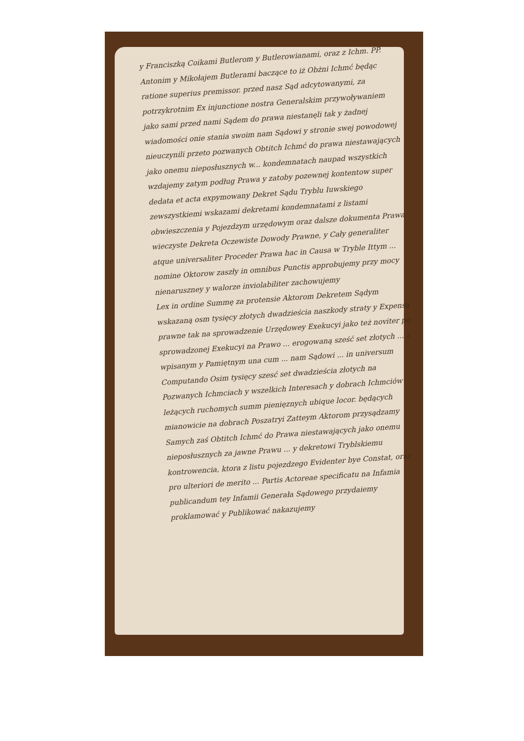y Franciszką Coikami Butlerom y Butlerowianami, oraz z Ichm. PP. Antonim y Mikołajem Butlerami baczące to iż Obżni Ichmć będąc ratione superius premissor. przed nasz Sąd adcytowanymi, za potrzykrotnim Ex injunctione nostra Generalskim przywoływaniem jako sami przed nami Sądem do prawa niestanęli tak y żadnej wiadomości onie stania swoim nam Sądowi y stronie swej powodowej nieuczynili przeto pozwanych Obtitch Ichmć do prawa niestawających jako onemu nieposłusznych w... kondemnatach naupad wszystkich wzdajemy zatym podług Prawa y zatoby pozewnej kontentow super dedata et acta expymowany Dekret Sądu Tryblu Iuwskiego zewszystkiemi wskazami dekretami kondemnatami z listami obwieszczenia y Pojezdzym urzędowym oraz dalsze dokumenta Prawa wieczyste Dekreta Oczewiste Dowody Prawne, y Cały generaliter atque universaliter Proceder Prawa hac in Causa w Tryble Ittym ... nomine Oktorow zaszły in omnibus Punctis approbujemy przy mocy nienaruszney y walorze inviolabiliter zachowujemy
Lex in ordine Summę za protensie Aktorom Dekretem Sądym wskazaną osm tysięcy złotych dwadzieścia naszkody straty y Expensa prawne tak na sprowadzenie Urzędowey Exekucyi jako też noviter po sprowadzonej Exekucyi na Prawo ... erogowaną sześć set złotych ... z wpisanym y Pamiętnym una cum ... nam Sądowi ... in universum Computando Osim tysięcy szesć set dwadzieścia złotych na Pozwanych Ichmciach y wszelkich Interesach y dobrach Ichmciów leżących ruchomych summ pienięznych ubique locor. będących mianowicie na dobrach Poszatryi Zatteym Aktorom przysądzamy Samych zaś Obtitch Ichmć do Prawa niestawających jako onemu nieposłusznych za jawne Prawu ... y dekretowi Tryblskiemu kontrowencia, ktora z listu pojezdzego Evidenter bye Constat, oraz pro ulteriori de merito ... Partis Actoreae specificatu na Infamia publicandum tey Infamii Generała Sądowego przydaiemy proklamować y Publikować nakazujemy